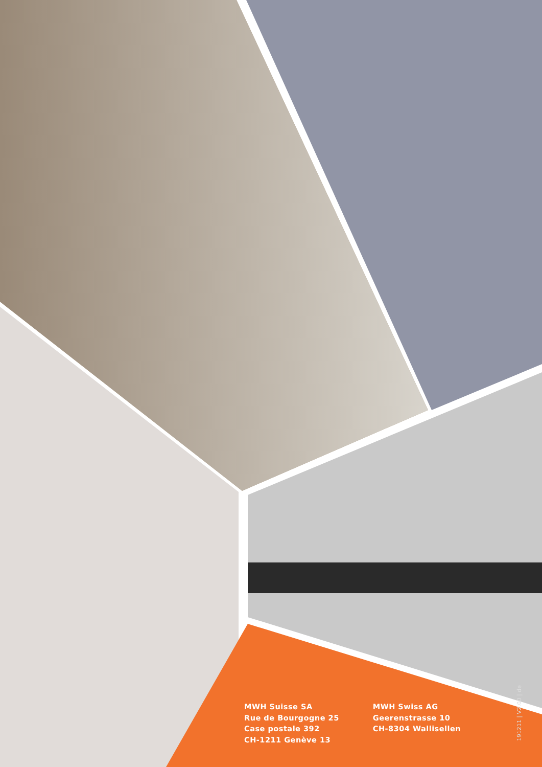191211 | V2.00 | de
MWH Suisse SA
Rue de Bourgogne 25
Case postale 392
CH-1211 Genève 13
MWH Swiss AG
Geerenstrasse 10
CH-8304 Wallisellen